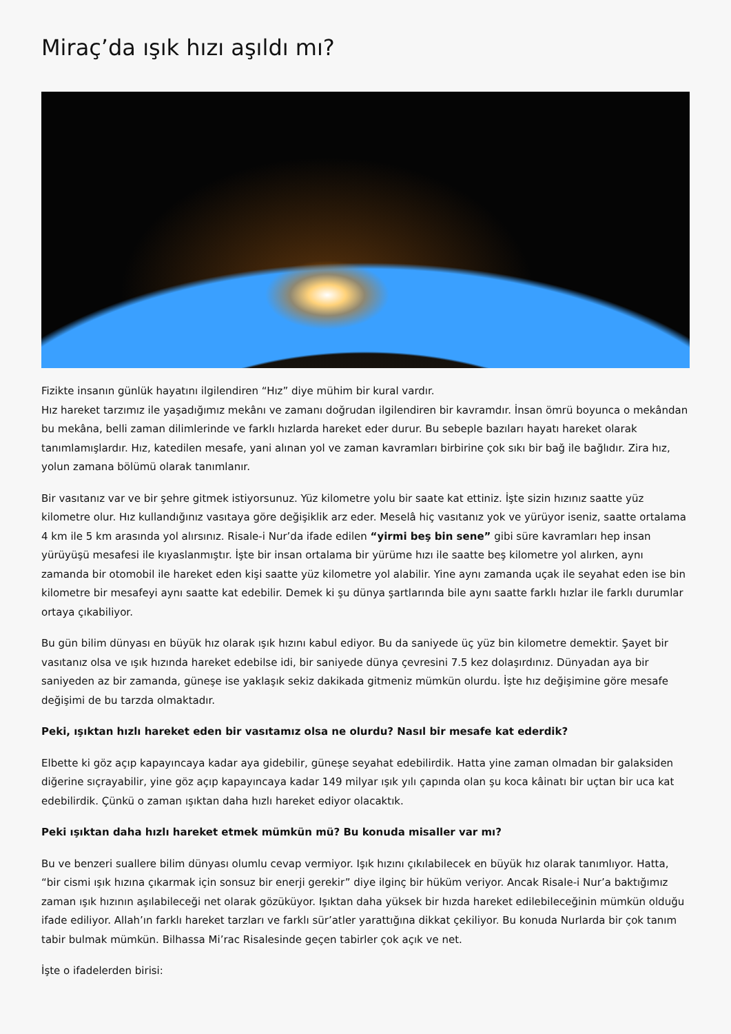Miraç’da ışık hızı aşıldı mı?
Fizikte insanın günlük hayatını ilgilendiren “Hız” diye mühim bir kural vardır.
Hız hareket tarzımız ile yaşadığımız mekânı ve zamanı doğrudan ilgilendiren bir kavramdır. İnsan ömrü boyunca o mekândan bu mekâna, belli zaman dilimlerinde ve farklı hızlarda hareket eder durur. Bu sebeple bazıları hayatı hareket olarak tanımlamışlardır. Hız, katedilen mesafe, yani alınan yol ve zaman kavramları birbirine çok sıkı bir bağ ile bağlıdır. Zira hız, yolun zamana bölümü olarak tanımlanır.
Bir vasıtanız var ve bir şehre gitmek istiyorsunuz. Yüz kilometre yolu bir saate kat ettiniz. İşte sizin hızınız saatte yüz kilometre olur. Hız kullandığınız vasıtaya göre değişiklik arz eder. Meselâ hiç vasıtanız yok ve yürüyor iseniz, saatte ortalama 4 km ile 5 km arasında yol alırsınız. Risale-i Nur’da ifade edilen “yirmi beş bin sene” gibi süre kavramları hep insan yürüyüşü mesafesi ile kıyaslanmıştır. İşte bir insan ortalama bir yürüme hızı ile saatte beş kilometre yol alırken, aynı zamanda bir otomobil ile hareket eden kişi saatte yüz kilometre yol alabilir. Yine aynı zamanda uçak ile seyahat eden ise bin kilometre bir mesafeyi aynı saatte kat edebilir. Demek ki şu dünya şartlarında bile aynı saatte farklı hızlar ile farklı durumlar ortaya çıkabiliyor.
Bu gün bilim dünyası en büyük hız olarak ışık hızını kabul ediyor. Bu da saniyede üç yüz bin kilometre demektir. Şayet bir vasıtanız olsa ve ışık hızında hareket edebilse idi, bir saniyede dünya çevresini 7.5 kez dolaşırdınız. Dünyadan aya bir saniyeden az bir zamanda, güneşe ise yaklaşık sekiz dakikada gitmeniz mümkün olurdu. İşte hız değişimine göre mesafe değişimi de bu tarzda olmaktadır.
Peki, ışıktan hızlı hareket eden bir vasıtamız olsa ne olurdu? Nasıl bir mesafe kat ederdik?
Elbette ki göz açıp kapayıncaya kadar aya gidebilir, güneşe seyahat edebilirdik. Hatta yine zaman olmadan bir galaksiden diğerine sıçrayabilir, yine göz açıp kapayıncaya kadar 149 milyar ışık yılı çapında olan şu koca kâinatı bir uçtan bir uca kat edebilirdik. Çünkü o zaman ışıktan daha hızlı hareket ediyor olacaktık.
Peki ışıktan daha hızlı hareket etmek mümkün mü? Bu konuda misaller var mı?
Bu ve benzeri suallere bilim dünyası olumlu cevap vermiyor. Işık hızını çıkılabilecek en büyük hız olarak tanımlıyor. Hatta, “bir cismi ışık hızına çıkarmak için sonsuz bir enerji gerekir” diye ilginç bir hüküm veriyor. Ancak Risale-i Nur’a baktığımız zaman ışık hızının aşılabileceği net olarak gözüküyor. Işıktan daha yüksek bir hızda hareket edilebileceğinin mümkün olduğu ifade ediliyor. Allah’ın farklı hareket tarzları ve farklı sür’atler yarattığına dikkat çekiliyor. Bu konuda Nurlarda bir çok tanım tabir bulmak mümkün. Bilhassa Mi’rac Risalesinde geçen tabirler çok açık ve net.
İşte o ifadelerden birisi: